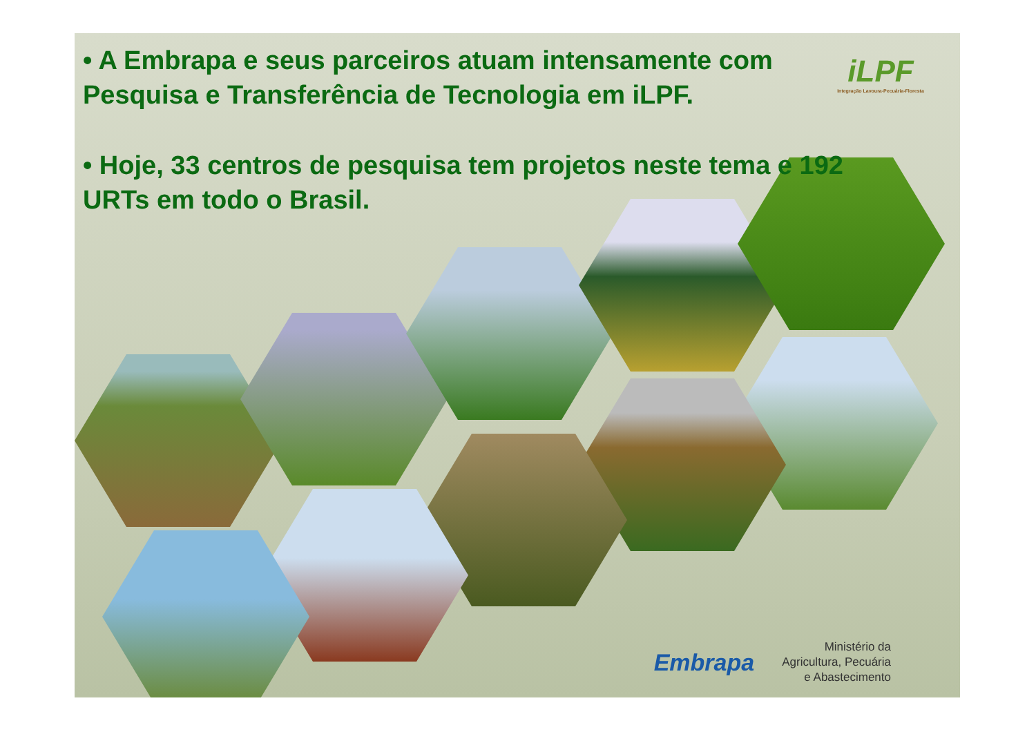• A Embrapa e seus parceiros atuam intensamente com Pesquisa e Transferência de Tecnologia em iLPF.
• Hoje, 33 centros de pesquisa tem projetos neste tema e 192 URTs em todo o Brasil.
iLPF
Integração Lavoura-Pecuária-Floresta
Embrapa
Ministério da
Agricultura, Pecuária
e Abastecimento